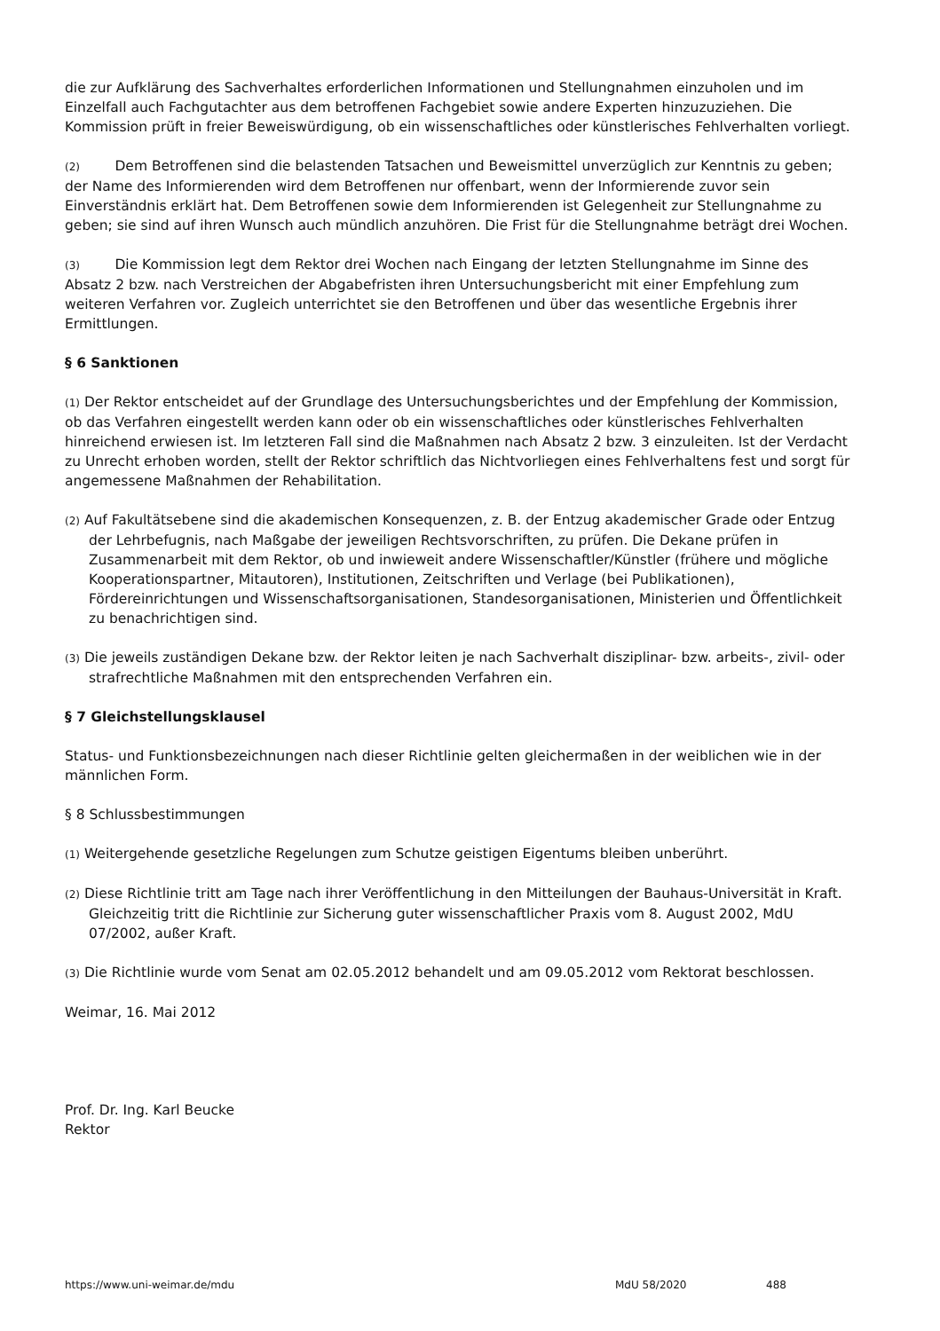die zur Aufklärung des Sachverhaltes erforderlichen Informationen und Stellungnahmen einzuholen und im Einzelfall auch Fachgutachter aus dem betroffenen Fachgebiet sowie andere Experten hinzuzuziehen. Die Kommission prüft in freier Beweiswürdigung, ob ein wissenschaftliches oder künstlerisches Fehlverhalten vorliegt.
(2) Dem Betroffenen sind die belastenden Tatsachen und Beweismittel unverzüglich zur Kenntnis zu geben; der Name des Informierenden wird dem Betroffenen nur offenbart, wenn der Informierende zuvor sein Einverständnis erklärt hat. Dem Betroffenen sowie dem Informierenden ist Gelegenheit zur Stellungnahme zu geben; sie sind auf ihren Wunsch auch mündlich anzuhören. Die Frist für die Stellungnahme beträgt drei Wochen.
(3) Die Kommission legt dem Rektor drei Wochen nach Eingang der letzten Stellungnahme im Sinne des Absatz 2 bzw. nach Verstreichen der Abgabefristen ihren Untersuchungsbericht mit einer Empfehlung zum weiteren Verfahren vor. Zugleich unterrichtet sie den Betroffenen und über das wesentliche Ergebnis ihrer Ermittlungen.
§ 6 Sanktionen
(1) Der Rektor entscheidet auf der Grundlage des Untersuchungsberichtes und der Empfehlung der Kommission, ob das Verfahren eingestellt werden kann oder ob ein wissenschaftliches oder künstlerisches Fehlverhalten hinreichend erwiesen ist. Im letzteren Fall sind die Maßnahmen nach Absatz 2 bzw. 3 einzuleiten. Ist der Verdacht zu Unrecht erhoben worden, stellt der Rektor schriftlich das Nichtvorliegen eines Fehlverhaltens fest und sorgt für angemessene Maßnahmen der Rehabilitation.
(2) Auf Fakultätsebene sind die akademischen Konsequenzen, z. B. der Entzug akademischer Grade oder Entzug der Lehrbefugnis, nach Maßgabe der jeweiligen Rechtsvorschriften, zu prüfen. Die Dekane prüfen in Zusammenarbeit mit dem Rektor, ob und inwieweit andere Wissenschaftler/Künstler (frühere und mögliche Kooperationspartner, Mitautoren), Institutionen, Zeitschriften und Verlage (bei Publikationen), Fördereinrichtungen und Wissenschaftsorganisationen, Standesorganisationen, Ministerien und Öffentlichkeit zu benachrichtigen sind.
(3) Die jeweils zuständigen Dekane bzw. der Rektor leiten je nach Sachverhalt disziplinar- bzw. arbeits-, zivil- oder strafrechtliche Maßnahmen mit den entsprechenden Verfahren ein.
§ 7 Gleichstellungsklausel
Status- und Funktionsbezeichnungen nach dieser Richtlinie gelten gleichermaßen in der weiblichen wie in der männlichen Form.
§ 8 Schlussbestimmungen
(1) Weitergehende gesetzliche Regelungen zum Schutze geistigen Eigentums bleiben unberührt.
(2) Diese Richtlinie tritt am Tage nach ihrer Veröffentlichung in den Mitteilungen der Bauhaus-Universität in Kraft. Gleichzeitig tritt die Richtlinie zur Sicherung guter wissenschaftlicher Praxis vom 8. August 2002, MdU 07/2002, außer Kraft.
(3) Die Richtlinie wurde vom Senat am 02.05.2012 behandelt und am 09.05.2012 vom Rektorat beschlossen.
Weimar, 16. Mai 2012
Prof. Dr. Ing. Karl Beucke
Rektor
https://www.uni-weimar.de/mdu MdU 58/2020 488